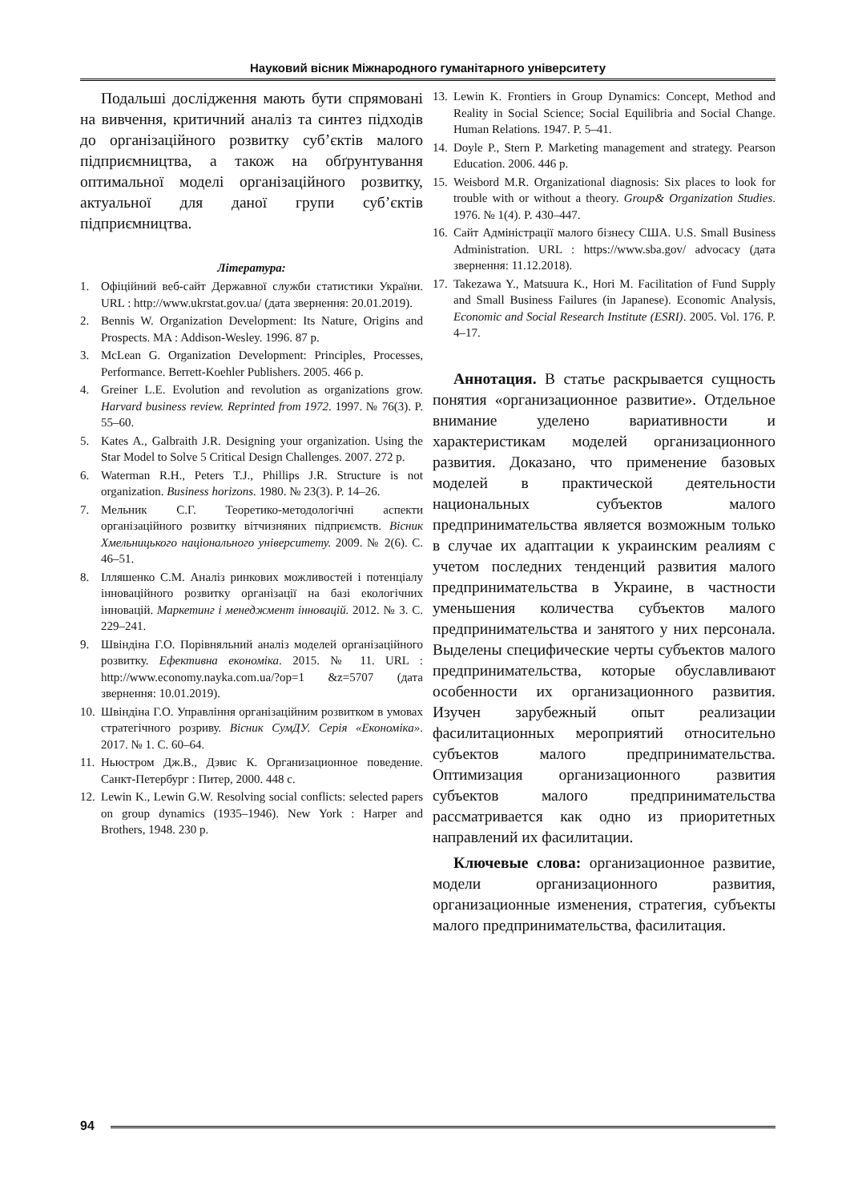Науковий вісник Міжнародного гуманітарного університету
Подальші дослідження мають бути спрямовані на вивчення, критичний аналіз та синтез підходів до організаційного розвитку суб’єктів малого підприємництва, а також на обґрунтування оптимальної моделі організаційного розвитку, актуальної для даної групи суб’єктів підприємництва.
Література:
1. Офіційний веб-сайт Державної служби статистики України. URL : http://www.ukrstat.gov.ua/ (дата звернення: 20.01.2019).
2. Bennis W. Organization Development: Its Nature, Origins and Prospects. MA : Addison-Wesley. 1996. 87 p.
3. McLean G. Organization Development: Principles, Processes, Performance. Berrett-Koehler Publishers. 2005. 466 p.
4. Greiner L.E. Evolution and revolution as organizations grow. Harvard business review. Reprinted from 1972. 1997. № 76(3). P. 55–60.
5. Kates A., Galbraith J.R. Designing your organization. Using the Star Model to Solve 5 Critical Design Challenges. 2007. 272 p.
6. Waterman R.H., Peters T.J., Phillips J.R. Structure is not organization. Business horizons. 1980. № 23(3). P. 14–26.
7. Мельник С.Г. Теоретико-методологічні аспекти організаційного розвитку вітчизняних підприємств. Вісник Хмельницького національного університету. 2009. № 2(6). С. 46–51.
8. Ілляшенко С.М. Аналіз ринкових можливостей і потенціалу інноваційного розвитку організації на базі екологічних інновацій. Маркетинг і менеджмент інновацій. 2012. № 3. С. 229–241.
9. Швіндіна Г.О. Порівняльний аналіз моделей організаційного розвитку. Ефективна економіка. 2015. № 11. URL : http://www.economy.nayka.com.ua/?op=1 &z=5707 (дата звернення: 10.01.2019).
10. Швіндіна Г.О. Управління організаційним розвитком в умовах стратегічного розриву. Вісник СумДУ. Серія «Економіка». 2017. № 1. С. 60–64.
11. Ньюстром Дж.В., Дэвис К. Организационное поведение. Санкт-Петербург : Питер, 2000. 448 с.
12. Lewin K., Lewin G.W. Resolving social conflicts: selected papers on group dynamics (1935–1946). New York : Harper and Brothers, 1948. 230 p.
13. Lewin K. Frontiers in Group Dynamics: Concept, Method and Reality in Social Science; Social Equilibria and Social Change. Human Relations. 1947. P. 5–41.
14. Doyle P., Stern P. Marketing management and strategy. Pearson Education. 2006. 446 p.
15. Weisbord M.R. Organizational diagnosis: Six places to look for trouble with or without a theory. Group& Organization Studies. 1976. № 1(4). P. 430–447.
16. Сайт Адміністрації малого бізнесу США. U.S. Small Business Administration. URL : https://www.sba.gov/ advocacy (дата звернення: 11.12.2018).
17. Takezawa Y., Matsuura K., Hori M. Facilitation of Fund Supply and Small Business Failures (in Japanese). Economic Analysis, Economic and Social Research Institute (ESRI). 2005. Vol. 176. P. 4–17.
Аннотация. В статье раскрывается сущность понятия «организационное развитие». Отдельное внимание уделено вариативности и характеристикам моделей организационного развития. Доказано, что применение базовых моделей в практической деятельности национальных субъектов малого предпринимательства является возможным только в случае их адаптации к украинским реалиям с учетом последних тенденций развития малого предпринимательства в Украине, в частности уменьшения количества субъектов малого предпринимательства и занятого у них персонала. Выделены специфические черты субъектов малого предпринимательства, которые обуславливают особенности их организационного развития. Изучен зарубежный опыт реализации фасилитационных мероприятий относительно субъектов малого предпринимательства. Оптимизация организационного развития субъектов малого предпринимательства рассматривается как одно из приоритетных направлений их фасилитации.
Ключевые слова: организационное развитие, модели организационного развития, организационные изменения, стратегия, субъекты малого предпринимательства, фасилитация.
94